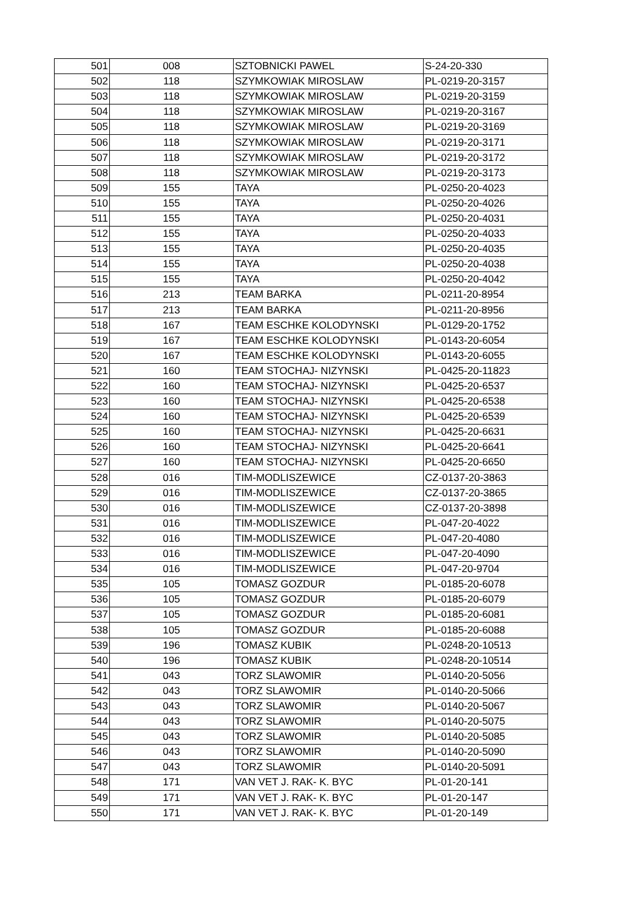| 501 | 008 | SZTOBNICKI PAWEL | S-24-20-330 |
| 502 | 118 | SZYMKOWIAK MIROSLAW | PL-0219-20-3157 |
| 503 | 118 | SZYMKOWIAK MIROSLAW | PL-0219-20-3159 |
| 504 | 118 | SZYMKOWIAK MIROSLAW | PL-0219-20-3167 |
| 505 | 118 | SZYMKOWIAK MIROSLAW | PL-0219-20-3169 |
| 506 | 118 | SZYMKOWIAK MIROSLAW | PL-0219-20-3171 |
| 507 | 118 | SZYMKOWIAK MIROSLAW | PL-0219-20-3172 |
| 508 | 118 | SZYMKOWIAK MIROSLAW | PL-0219-20-3173 |
| 509 | 155 | TAYA | PL-0250-20-4023 |
| 510 | 155 | TAYA | PL-0250-20-4026 |
| 511 | 155 | TAYA | PL-0250-20-4031 |
| 512 | 155 | TAYA | PL-0250-20-4033 |
| 513 | 155 | TAYA | PL-0250-20-4035 |
| 514 | 155 | TAYA | PL-0250-20-4038 |
| 515 | 155 | TAYA | PL-0250-20-4042 |
| 516 | 213 | TEAM BARKA | PL-0211-20-8954 |
| 517 | 213 | TEAM BARKA | PL-0211-20-8956 |
| 518 | 167 | TEAM ESCHKE KOLODYNSKI | PL-0129-20-1752 |
| 519 | 167 | TEAM ESCHKE KOLODYNSKI | PL-0143-20-6054 |
| 520 | 167 | TEAM ESCHKE KOLODYNSKI | PL-0143-20-6055 |
| 521 | 160 | TEAM STOCHAJ- NIZYNSKI | PL-0425-20-11823 |
| 522 | 160 | TEAM STOCHAJ- NIZYNSKI | PL-0425-20-6537 |
| 523 | 160 | TEAM STOCHAJ- NIZYNSKI | PL-0425-20-6538 |
| 524 | 160 | TEAM STOCHAJ- NIZYNSKI | PL-0425-20-6539 |
| 525 | 160 | TEAM STOCHAJ- NIZYNSKI | PL-0425-20-6631 |
| 526 | 160 | TEAM STOCHAJ- NIZYNSKI | PL-0425-20-6641 |
| 527 | 160 | TEAM STOCHAJ- NIZYNSKI | PL-0425-20-6650 |
| 528 | 016 | TIM-MODLISZEWICE | CZ-0137-20-3863 |
| 529 | 016 | TIM-MODLISZEWICE | CZ-0137-20-3865 |
| 530 | 016 | TIM-MODLISZEWICE | CZ-0137-20-3898 |
| 531 | 016 | TIM-MODLISZEWICE | PL-047-20-4022 |
| 532 | 016 | TIM-MODLISZEWICE | PL-047-20-4080 |
| 533 | 016 | TIM-MODLISZEWICE | PL-047-20-4090 |
| 534 | 016 | TIM-MODLISZEWICE | PL-047-20-9704 |
| 535 | 105 | TOMASZ GOZDUR | PL-0185-20-6078 |
| 536 | 105 | TOMASZ GOZDUR | PL-0185-20-6079 |
| 537 | 105 | TOMASZ GOZDUR | PL-0185-20-6081 |
| 538 | 105 | TOMASZ GOZDUR | PL-0185-20-6088 |
| 539 | 196 | TOMASZ KUBIK | PL-0248-20-10513 |
| 540 | 196 | TOMASZ KUBIK | PL-0248-20-10514 |
| 541 | 043 | TORZ SLAWOMIR | PL-0140-20-5056 |
| 542 | 043 | TORZ SLAWOMIR | PL-0140-20-5066 |
| 543 | 043 | TORZ SLAWOMIR | PL-0140-20-5067 |
| 544 | 043 | TORZ SLAWOMIR | PL-0140-20-5075 |
| 545 | 043 | TORZ SLAWOMIR | PL-0140-20-5085 |
| 546 | 043 | TORZ SLAWOMIR | PL-0140-20-5090 |
| 547 | 043 | TORZ SLAWOMIR | PL-0140-20-5091 |
| 548 | 171 | VAN VET J. RAK- K. BYC | PL-01-20-141 |
| 549 | 171 | VAN VET J. RAK- K. BYC | PL-01-20-147 |
| 550 | 171 | VAN VET J. RAK- K. BYC | PL-01-20-149 |